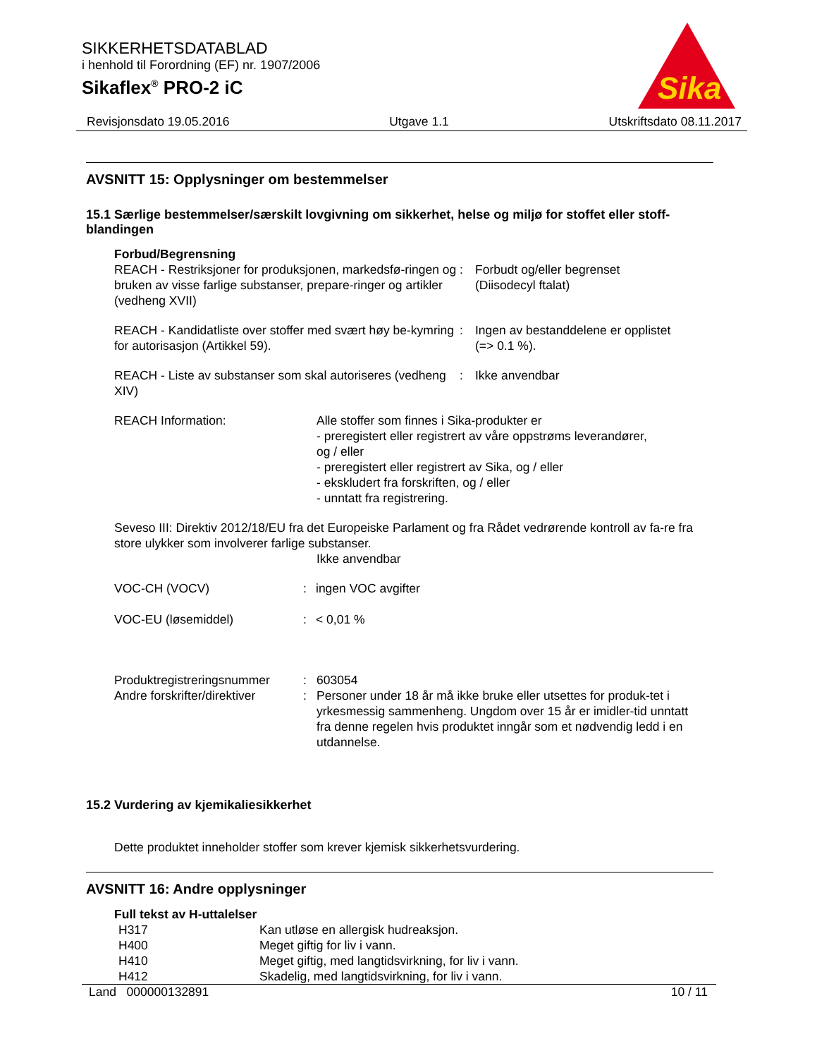SIKKERHETSDATABLAD
i henhold til Forordning (EF) nr. 1907/2006
Sikaflex<sup>®</sup> PRO-2 iC
Sika
Revisjonsdato 19.05.2016 Utgave 1.1 Utskriftsdato 08.11.2017
AVSNITT 15: Opplysninger om bestemmelser
15.1 Særlige bestemmelser/særskilt lovgivning om sikkerhet, helse og miljø for stoffet eller stoff-blandingen
Forbud/Begrensning
| REACH - Restriksjoner for produksjonen, markedsfø-ringen og bruken av visse farlige substanser, prepare-ringer og artikler (vedheng XVII) | : | Forbudt og/eller begrenset (Diisodecyl ftalat) |
| REACH - Kandidatliste over stoffer med svært høy be-kymring for autorisasjon (Artikkel 59). | : | Ingen av bestanddelene er opplistet (=> 0.1 %). |
| REACH - Liste av substanser som skal autoriseres (vedheng XIV) | : | Ikke anvendbar |
| REACH Information: | Alle stoffer som finnes i Sika-produkter er - preregistert eller registrert av våre oppstrøms leverandører, og / eller - preregistert eller registrert av Sika, og / eller - ekskludert fra forskriften, og / eller - unntatt fra registrering. |
Seveso III: Direktiv 2012/18/EU fra det Europeiske Parlament og fra Rådet vedrørende kontroll av fa-re fra store ulykker som involverer farlige substanser.
Ikke anvendbar
| VOC-CH (VOCV) | : | ingen VOC avgifter |
| VOC-EU (løsemiddel) | : | < 0,01 % |
| Produktregistreringsnummer | : | 603054 |
| Andre forskrifter/direktiver | : | Personer under 18 år må ikke bruke eller utsettes for produk-tet i yrkesmessig sammenheng. Ungdom over 15 år er imidler-tid unntatt fra denne regelen hvis produktet inngår som et nødvendig ledd i en utdannelse. |
15.2 Vurdering av kjemikaliesikkerhet
Dette produktet inneholder stoffer som krever kjemisk sikkerhetsvurdering.
AVSNITT 16: Andre opplysninger
Full tekst av H-uttalelser
| H317 | Kan utløse en allergisk hudreaksjon. |
| H400 | Meget giftig for liv i vann. |
| H410 | Meget giftig, med langtidsvirkning, for liv i vann. |
| H412 | Skadelig, med langtidsvirkning, for liv i vann. |
Land 000000132891 10 / 11